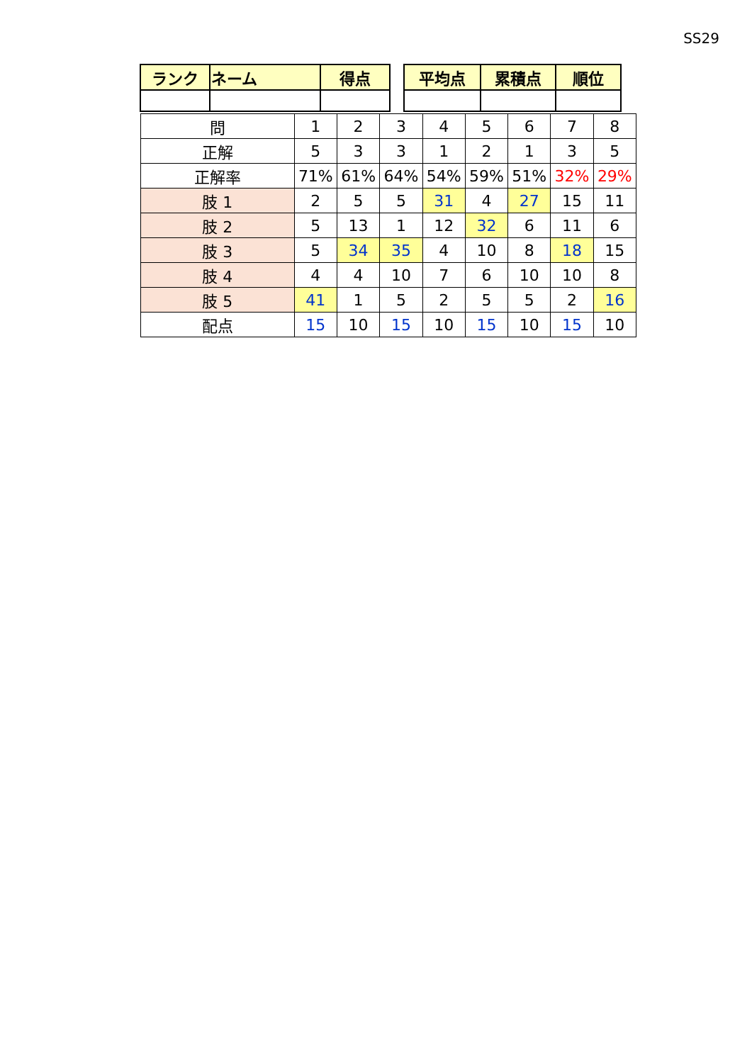SS29
| ランク | ネーム | 得点 | | 平均点 | 累積点 | 順位 |
| 問 | 1 | 2 | 3 | 4 | 5 | 6 | 7 | 8 |
| 正解 | 5 | 3 | 3 | 1 | 2 | 1 | 3 | 5 |
| 正解率 | 71% | 61% | 64% | 54% | 59% | 51% | 32% | 29% |
| 肢 1 | 2 | 5 | 5 | 31 | 4 | 27 | 15 | 11 |
| 肢 2 | 5 | 13 | 1 | 12 | 32 | 6 | 11 | 6 |
| 肢 3 | 5 | 34 | 35 | 4 | 10 | 8 | 18 | 15 |
| 肢 4 | 4 | 4 | 10 | 7 | 6 | 10 | 10 | 8 |
| 肢 5 | 41 | 1 | 5 | 2 | 5 | 5 | 2 | 16 |
| 配点 | 15 | 10 | 15 | 10 | 15 | 10 | 15 | 10 |